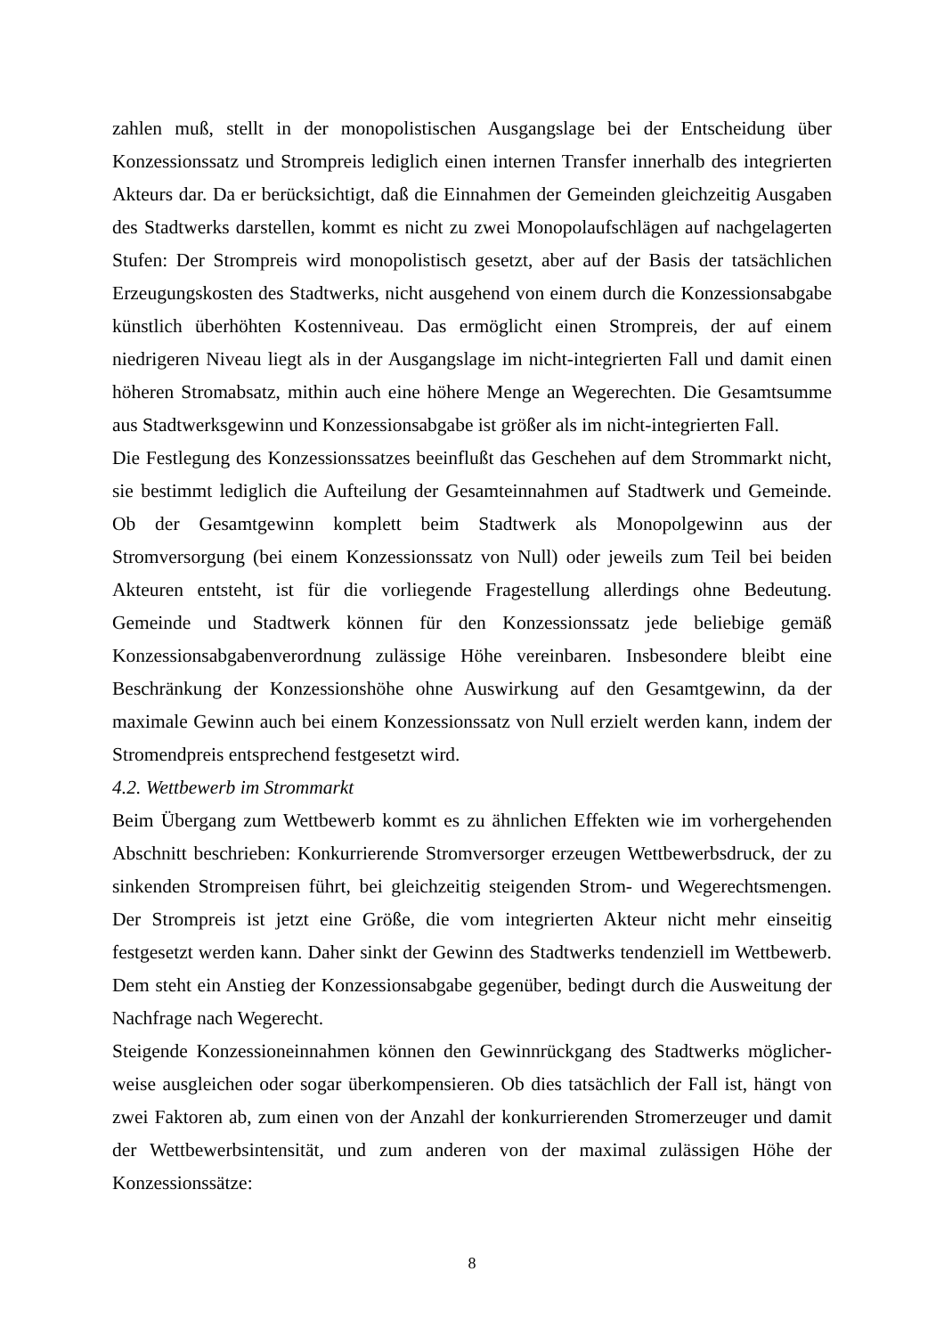zahlen muß, stellt in der monopolistischen Ausgangslage bei der Entscheidung über Konzessionssatz und Strompreis lediglich einen internen Transfer innerhalb des integrierten Akteurs dar. Da er berücksichtigt, daß die Einnahmen der Gemeinden gleichzeitig Ausgaben des Stadtwerks darstellen, kommt es nicht zu zwei Monopolaufschlägen auf nachgelagerten Stufen: Der Strompreis wird monopolistisch gesetzt, aber auf der Basis der tatsächlichen Erzeugungskosten des Stadtwerks, nicht ausgehend von einem durch die Konzessionsabgabe künstlich überhöhten Kostenniveau. Das ermöglicht einen Strompreis, der auf einem niedrigeren Niveau liegt als in der Ausgangslage im nicht-integrierten Fall und damit einen höheren Stromabsatz, mithin auch eine höhere Menge an Wegerechten. Die Gesamtsumme aus Stadtwerksgewinn und Konzessionsabgabe ist größer als im nicht-integrierten Fall.
Die Festlegung des Konzessionssatzes beeinflußt das Geschehen auf dem Strommarkt nicht, sie bestimmt lediglich die Aufteilung der Gesamteinnahmen auf Stadtwerk und Gemeinde. Ob der Gesamtgewinn komplett beim Stadtwerk als Monopolgewinn aus der Stromversorgung (bei einem Konzessionssatz von Null) oder jeweils zum Teil bei beiden Akteuren entsteht, ist für die vorliegende Fragestellung allerdings ohne Bedeutung. Gemeinde und Stadtwerk können für den Konzessionssatz jede beliebige gemäß Konzessionsabgabenverordnung zulässige Höhe vereinbaren. Insbesondere bleibt eine Beschränkung der Konzessionshöhe ohne Auswirkung auf den Gesamtgewinn, da der maximale Gewinn auch bei einem Konzessionssatz von Null erzielt werden kann, indem der Stromendpreis entsprechend festgesetzt wird.
4.2. Wettbewerb im Strommarkt
Beim Übergang zum Wettbewerb kommt es zu ähnlichen Effekten wie im vorhergehenden Abschnitt beschrieben: Konkurrierende Stromversorger erzeugen Wettbewerbsdruck, der zu sinkenden Strompreisen führt, bei gleichzeitig steigenden Strom- und Wegerechtsmengen. Der Strompreis ist jetzt eine Größe, die vom integrierten Akteur nicht mehr einseitig festgesetzt werden kann. Daher sinkt der Gewinn des Stadtwerks tendenziell im Wettbewerb. Dem steht ein Anstieg der Konzessionsabgabe gegenüber, bedingt durch die Ausweitung der Nachfrage nach Wegerecht.
Steigende Konzessioneinnahmen können den Gewinnrückgang des Stadtwerks möglicher-weise ausgleichen oder sogar überkompensieren. Ob dies tatsächlich der Fall ist, hängt von zwei Faktoren ab, zum einen von der Anzahl der konkurrierenden Stromerzeuger und damit der Wettbewerbsintensität, und zum anderen von der maximal zulässigen Höhe der Konzessionssätze:
8